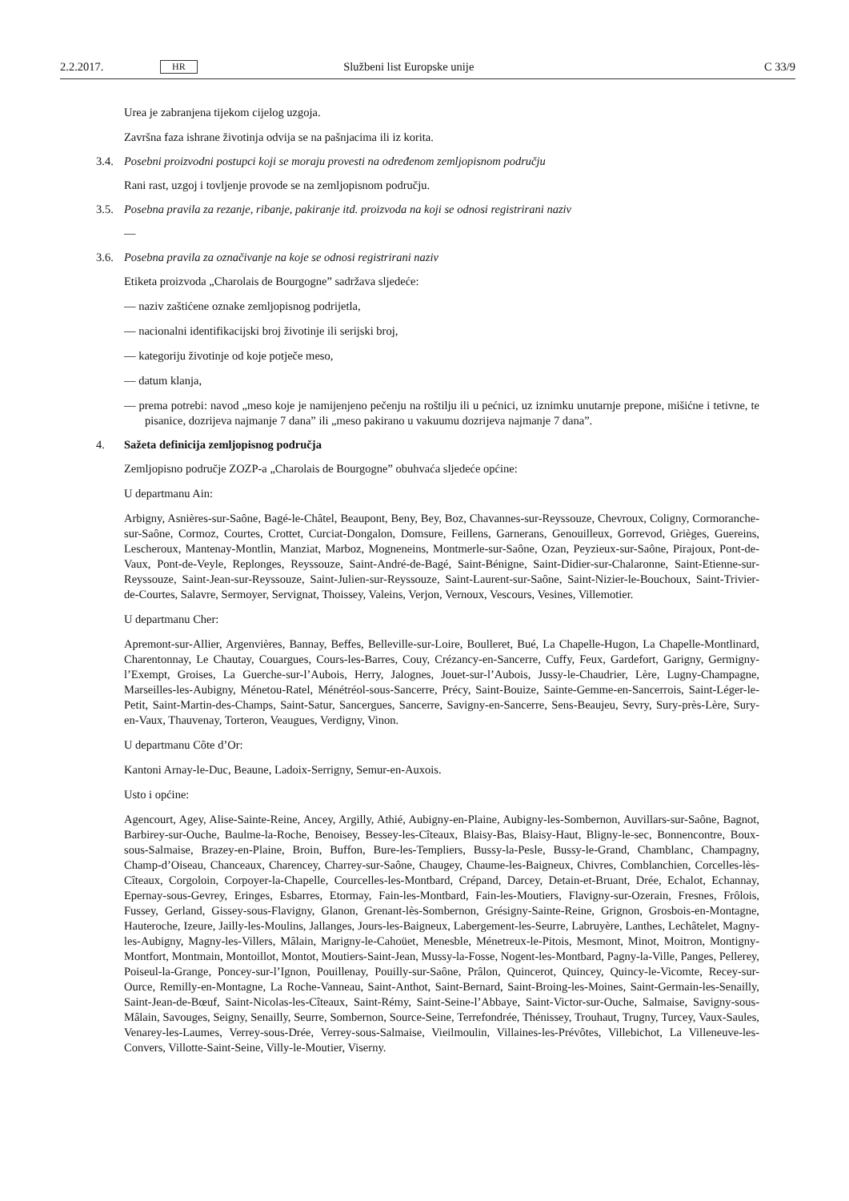2.2.2017. HR Službeni list Europske unije C 33/9
Urea je zabranjena tijekom cijelog uzgoja.
Završna faza ishrane životinja odvija se na pašnjacima ili iz korita.
3.4. Posebni proizvodni postupci koji se moraju provesti na određenom zemljopisnom području
Rani rast, uzgoj i tovljenje provode se na zemljopisnom području.
3.5. Posebna pravila za rezanje, ribanje, pakiranje itd. proizvoda na koji se odnosi registrirani naziv
—
3.6. Posebna pravila za označivanje na koje se odnosi registrirani naziv
Etiketa proizvoda „Charolais de Bourgogne” sadržava sljedeće:
— naziv zaštićene oznake zemljopisnog podrijetla,
— nacionalni identifikacijski broj životinje ili serijski broj,
— kategoriju životinje od koje potječe meso,
— datum klanja,
— prema potrebi: navod „meso koje je namijenjeno pečenju na roštilju ili u pećnici, uz iznimku unutarnje prepone, mišićne i tetivne, te pisanice, dozrijeva najmanje 7 dana” ili „meso pakirano u vakuumu dozrijeva najmanje 7 dana”.
4. Sažeta definicija zemljopisnog područja
Zemljopisno područje ZOZP-a „Charolais de Bourgogne” obuhvaća sljedeće općine:
U departmanu Ain:
Arbigny, Asnières-sur-Saône, Bagé-le-Châtel, Beaupont, Beny, Bey, Boz, Chavannes-sur-Reyssouze, Chevroux, Coligny, Cormoranche-sur-Saône, Cormoz, Courtes, Crottet, Curciat-Dongalon, Domsure, Feillens, Garnerans, Genouilleux, Gorrevod, Grièges, Guereins, Lescheroux, Mantenay-Montlin, Manziat, Marboz, Mogneneins, Montmerle-sur-Saône, Ozan, Peyzieux-sur-Saône, Pirajoux, Pont-de-Vaux, Pont-de-Veyle, Replonges, Reyssouze, Saint-André-de-Bagé, Saint-Bénigne, Saint-Didier-sur-Chalaronne, Saint-Etienne-sur-Reyssouze, Saint-Jean-sur-Reyssouze, Saint-Julien-sur-Reyssouze, Saint-Laurent-sur-Saône, Saint-Nizier-le-Bouchoux, Saint-Trivier-de-Courtes, Salavre, Sermoyer, Servignat, Thoissey, Valeins, Verjon, Vernoux, Vescours, Vesines, Villemotier.
U departmanu Cher:
Apremont-sur-Allier, Argenvières, Bannay, Beffes, Belleville-sur-Loire, Boulleret, Bué, La Chapelle-Hugon, La Chapelle-Montlinard, Charentonnay, Le Chautay, Couargues, Cours-les-Barres, Couy, Crézancy-en-Sancerre, Cuffy, Feux, Gardefort, Garigny, Germigny-l’Exempt, Groises, La Guerche-sur-l’Aubois, Herry, Jalognes, Jouet-sur-l’Aubois, Jussy-le-Chaudrier, Lère, Lugny-Champagne, Marseilles-les-Aubigny, Ménetou-Ratel, Ménétréol-sous-Sancerre, Précy, Saint-Bouize, Sainte-Gemme-en-Sancerrois, Saint-Léger-le-Petit, Saint-Martin-des-Champs, Saint-Satur, Sancergues, Sancerre, Savigny-en-Sancerre, Sens-Beaujeu, Sevry, Sury-près-Lère, Sury-en-Vaux, Thauvenay, Torteron, Veaugues, Verdigny, Vinon.
U departmanu Côte d’Or:
Kantoni Arnay-le-Duc, Beaune, Ladoix-Serrigny, Semur-en-Auxois.
Usto i općine:
Agencourt, Agey, Alise-Sainte-Reine, Ancey, Argilly, Athié, Aubigny-en-Plaine, Aubigny-les-Sombernon, Auvillars-sur-Saône, Bagnot, Barbirey-sur-Ouche, Baulme-la-Roche, Benoisey, Bessey-les-Cîteaux, Blaisy-Bas, Blaisy-Haut, Bligny-le-sec, Bonnencontre, Boux-sous-Salmaise, Brazey-en-Plaine, Broin, Buffon, Bure-les-Templiers, Bussy-la-Pesle, Bussy-le-Grand, Chamblanc, Champagny, Champ-d’Oiseau, Chanceaux, Charencey, Charrey-sur-Saône, Chaugey, Chaume-les-Baigneux, Chivres, Comblanchien, Corcelles-lès-Cîteaux, Corgoloin, Corpoyer-la-Chapelle, Courcelles-les-Montbard, Crépand, Darcey, Detain-et-Bruant, Drée, Echalot, Echannay, Epernay-sous-Gevrey, Eringes, Esbarres, Etormay, Fain-les-Montbard, Fain-les-Moutiers, Flavigny-sur-Ozerain, Fresnes, Frôlois, Fussey, Gerland, Gissey-sous-Flavigny, Glanon, Grenant-lès-Sombernon, Grésigny-Sainte-Reine, Grignon, Grosbois-en-Montagne, Hauteroche, Izeure, Jailly-les-Moulins, Jallanges, Jours-les-Baigneux, Labergement-les-Seurre, Labruyère, Lanthes, Lechâtelet, Magny-les-Aubigny, Magny-les-Villers, Mâlain, Marigny-le-Cahoüet, Menesble, Ménetreux-le-Pitois, Mesmont, Minot, Moitron, Montigny-Montfort, Montmain, Montoillot, Montot, Moutiers-Saint-Jean, Mussy-la-Fosse, Nogent-les-Montbard, Pagny-la-Ville, Panges, Pellerey, Poiseul-la-Grange, Poncey-sur-l’Ignon, Pouillenay, Pouilly-sur-Saône, Prâlon, Quincerot, Quincey, Quincy-le-Vicomte, Recey-sur-Ource, Remilly-en-Montagne, La Roche-Vanneau, Saint-Anthot, Saint-Bernard, Saint-Broing-les-Moines, Saint-Germain-les-Senailly, Saint-Jean-de-Bœuf, Saint-Nicolas-les-Cîteaux, Saint-Rémy, Saint-Seine-l’Abbaye, Saint-Victor-sur-Ouche, Salmaise, Savigny-sous-Mâlain, Savouges, Seigny, Senailly, Seurre, Sombernon, Source-Seine, Terrefondrée, Thénissey, Trouhaut, Trugny, Turcey, Vaux-Saules, Venarey-les-Laumes, Verrey-sous-Drée, Verrey-sous-Salmaise, Vieilmoulin, Villaines-les-Prévôtes, Villebichot, La Villeneuve-les-Convers, Villotte-Saint-Seine, Villy-le-Moutier, Viserny.